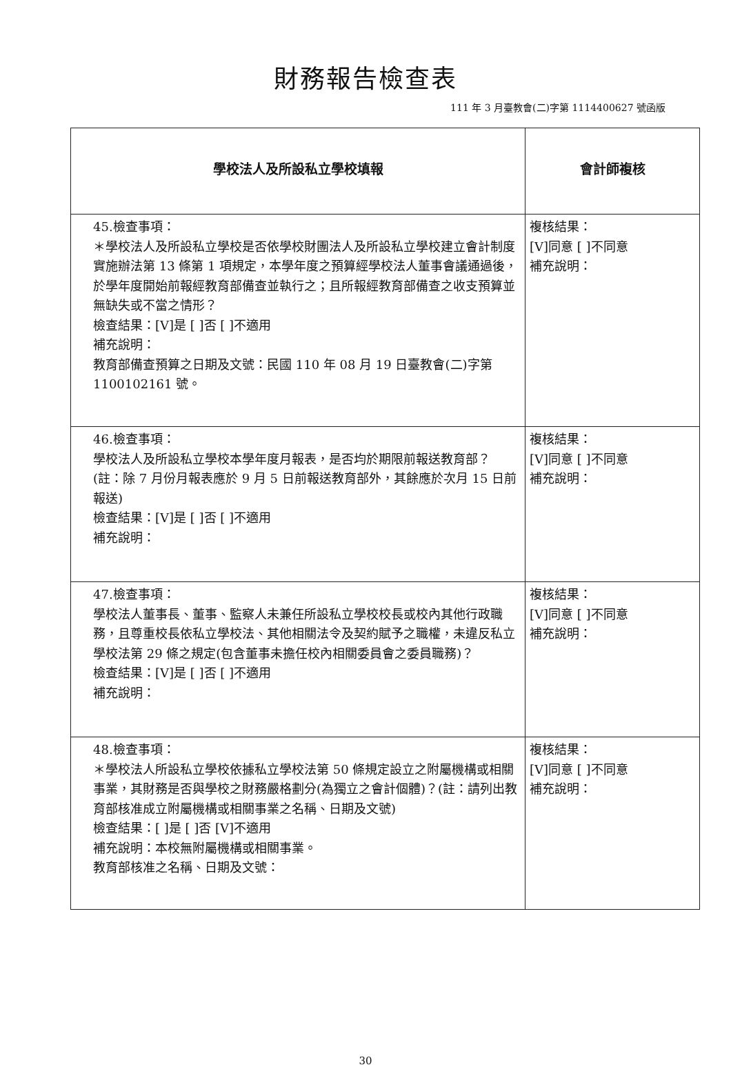財務報告檢查表
111 年 3 月臺教會(二)字第 1114400627 號函版
| 學校法人及所設私立學校填報 | 會計師複核 |
| --- | --- |
| 45.檢查事項： ＊學校法人及所設私立學校是否依學校財團法人及所設私立學校建立會計制度實施辦法第 13 條第 1 項規定，本學年度之預算經學校法人董事會議通過後，於學年度開始前報經教育部備查並執行之；且所報經教育部備查之收支預算並無缺失或不當之情形？ 檢查結果：[V]是 [ ]否 [ ]不適用 補充說明： 教育部備查預算之日期及文號：民國 110 年 08 月 19 日臺教會(二)字第 1100102161 號。 | 複核結果： [V]同意 [ ]不同意 補充說明： |
| 46.檢查事項： 學校法人及所設私立學校本學年度月報表，是否均於期限前報送教育部？ (註：除 7 月份月報表應於 9 月 5 日前報送教育部外，其餘應於次月 15 日前報送) 檢查結果：[V]是 [ ]否 [ ]不適用 補充說明： | 複核結果： [V]同意 [ ]不同意 補充說明： |
| 47.檢查事項： 學校法人董事長、董事、監察人未兼任所設私立學校校長或校內其他行政職務，且尊重校長依私立學校法、其他相關法令及契約賦予之職權，未違反私立學校法第 29 條之規定(包含董事未擔任校內相關委員會之委員職務)？ 檢查結果：[V]是 [ ]否 [ ]不適用 補充說明： | 複核結果： [V]同意 [ ]不同意 補充說明： |
| 48.檢查事項： ＊學校法人所設私立學校依據私立學校法第 50 條規定設立之附屬機構或相關事業，其財務是否與學校之財務嚴格劃分(為獨立之會計個體)？(註：請列出教育部核准成立附屬機構或相關事業之名稱、日期及文號) 檢查結果：[ ]是 [ ]否 [V]不適用 補充說明：本校無附屬機構或相關事業。 教育部核准之名稱、日期及文號： | 複核結果： [V]同意 [ ]不同意 補充說明： |
30